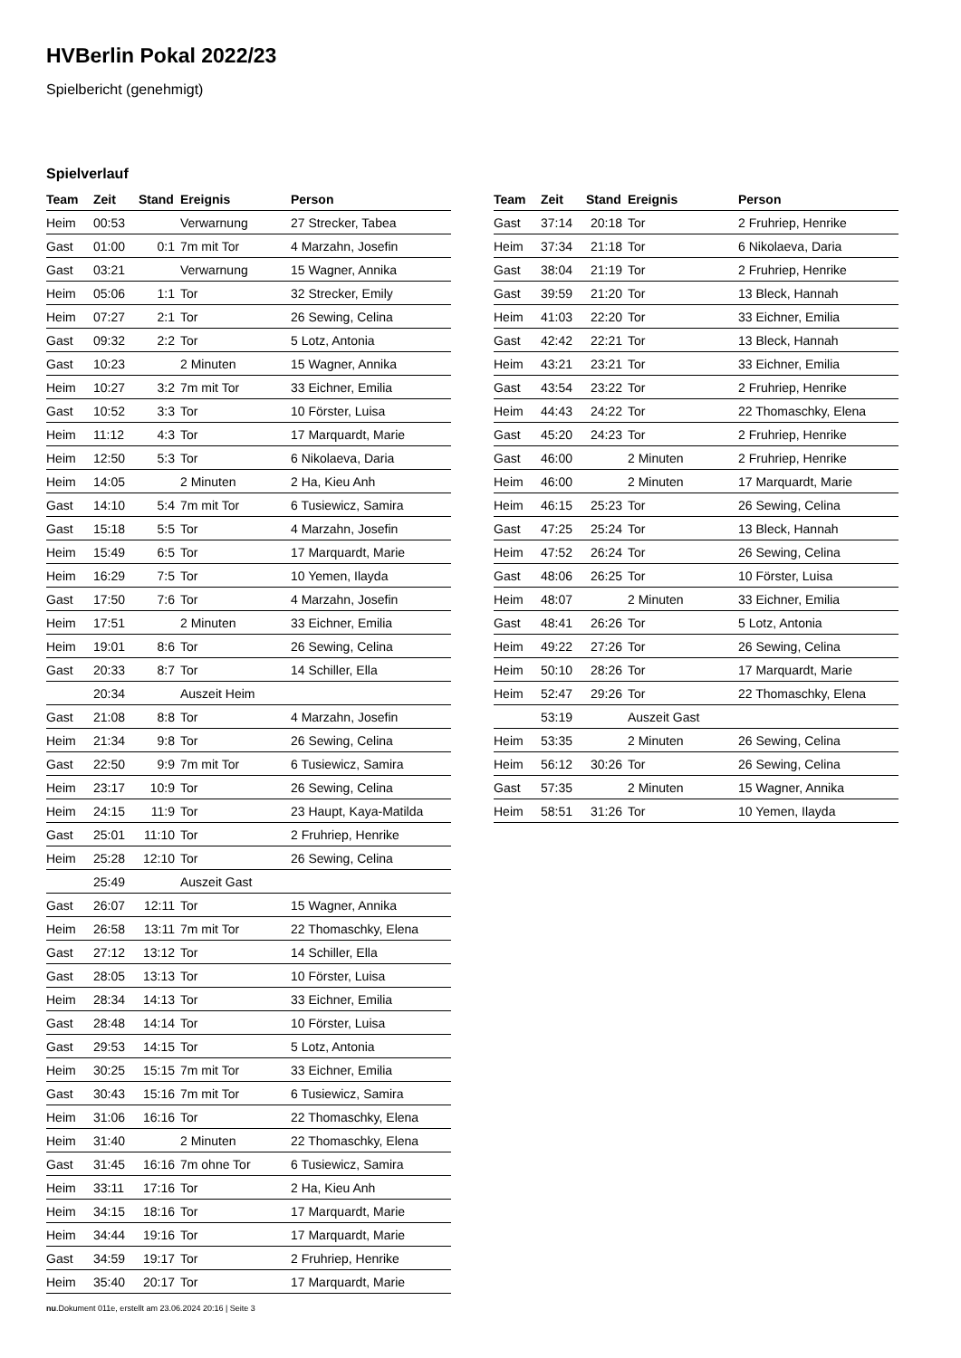HVBerlin Pokal 2022/23
Spielbericht (genehmigt)
Spielverlauf
| Team | Zeit | Stand | Ereignis | Person |
| --- | --- | --- | --- | --- |
| Heim | 00:53 | | Verwarnung | 27 Strecker, Tabea |
| Gast | 01:00 | 0:1 | 7m mit Tor | 4 Marzahn, Josefin |
| Gast | 03:21 | | Verwarnung | 15 Wagner, Annika |
| Heim | 05:06 | 1:1 | Tor | 32 Strecker, Emily |
| Heim | 07:27 | 2:1 | Tor | 26 Sewing, Celina |
| Gast | 09:32 | 2:2 | Tor | 5 Lotz, Antonia |
| Gast | 10:23 | | 2 Minuten | 15 Wagner, Annika |
| Heim | 10:27 | 3:2 | 7m mit Tor | 33 Eichner, Emilia |
| Gast | 10:52 | 3:3 | Tor | 10 Förster, Luisa |
| Heim | 11:12 | 4:3 | Tor | 17 Marquardt, Marie |
| Heim | 12:50 | 5:3 | Tor | 6 Nikolaeva, Daria |
| Heim | 14:05 | | 2 Minuten | 2 Ha, Kieu Anh |
| Gast | 14:10 | 5:4 | 7m mit Tor | 6 Tusiewicz, Samira |
| Gast | 15:18 | 5:5 | Tor | 4 Marzahn, Josefin |
| Heim | 15:49 | 6:5 | Tor | 17 Marquardt, Marie |
| Heim | 16:29 | 7:5 | Tor | 10 Yemen, Ilayda |
| Gast | 17:50 | 7:6 | Tor | 4 Marzahn, Josefin |
| Heim | 17:51 | | 2 Minuten | 33 Eichner, Emilia |
| Heim | 19:01 | 8:6 | Tor | 26 Sewing, Celina |
| Gast | 20:33 | 8:7 | Tor | 14 Schiller, Ella |
| | 20:34 | | Auszeit Heim | |
| Gast | 21:08 | 8:8 | Tor | 4 Marzahn, Josefin |
| Heim | 21:34 | 9:8 | Tor | 26 Sewing, Celina |
| Gast | 22:50 | 9:9 | 7m mit Tor | 6 Tusiewicz, Samira |
| Heim | 23:17 | 10:9 | Tor | 26 Sewing, Celina |
| Heim | 24:15 | 11:9 | Tor | 23 Haupt, Kaya-Matilda |
| Gast | 25:01 | 11:10 | Tor | 2 Fruhriep, Henrike |
| Heim | 25:28 | 12:10 | Tor | 26 Sewing, Celina |
| | 25:49 | | Auszeit Gast | |
| Gast | 26:07 | 12:11 | Tor | 15 Wagner, Annika |
| Heim | 26:58 | 13:11 | 7m mit Tor | 22 Thomaschky, Elena |
| Gast | 27:12 | 13:12 | Tor | 14 Schiller, Ella |
| Gast | 28:05 | 13:13 | Tor | 10 Förster, Luisa |
| Heim | 28:34 | 14:13 | Tor | 33 Eichner, Emilia |
| Gast | 28:48 | 14:14 | Tor | 10 Förster, Luisa |
| Gast | 29:53 | 14:15 | Tor | 5 Lotz, Antonia |
| Heim | 30:25 | 15:15 | 7m mit Tor | 33 Eichner, Emilia |
| Gast | 30:43 | 15:16 | 7m mit Tor | 6 Tusiewicz, Samira |
| Heim | 31:06 | 16:16 | Tor | 22 Thomaschky, Elena |
| Heim | 31:40 | | 2 Minuten | 22 Thomaschky, Elena |
| Gast | 31:45 | 16:16 | 7m ohne Tor | 6 Tusiewicz, Samira |
| Heim | 33:11 | 17:16 | Tor | 2 Ha, Kieu Anh |
| Heim | 34:15 | 18:16 | Tor | 17 Marquardt, Marie |
| Heim | 34:44 | 19:16 | Tor | 17 Marquardt, Marie |
| Gast | 34:59 | 19:17 | Tor | 2 Fruhriep, Henrike |
| Heim | 35:40 | 20:17 | Tor | 17 Marquardt, Marie |
| Team | Zeit | Stand | Ereignis | Person |
| --- | --- | --- | --- | --- |
| Gast | 37:14 | 20:18 | Tor | 2 Fruhriep, Henrike |
| Heim | 37:34 | 21:18 | Tor | 6 Nikolaeva, Daria |
| Gast | 38:04 | 21:19 | Tor | 2 Fruhriep, Henrike |
| Gast | 39:59 | 21:20 | Tor | 13 Bleck, Hannah |
| Heim | 41:03 | 22:20 | Tor | 33 Eichner, Emilia |
| Gast | 42:42 | 22:21 | Tor | 13 Bleck, Hannah |
| Heim | 43:21 | 23:21 | Tor | 33 Eichner, Emilia |
| Gast | 43:54 | 23:22 | Tor | 2 Fruhriep, Henrike |
| Heim | 44:43 | 24:22 | Tor | 22 Thomaschky, Elena |
| Gast | 45:20 | 24:23 | Tor | 2 Fruhriep, Henrike |
| Gast | 46:00 | | 2 Minuten | 2 Fruhriep, Henrike |
| Heim | 46:00 | | 2 Minuten | 17 Marquardt, Marie |
| Heim | 46:15 | 25:23 | Tor | 26 Sewing, Celina |
| Gast | 47:25 | 25:24 | Tor | 13 Bleck, Hannah |
| Heim | 47:52 | 26:24 | Tor | 26 Sewing, Celina |
| Gast | 48:06 | 26:25 | Tor | 10 Förster, Luisa |
| Heim | 48:07 | | 2 Minuten | 33 Eichner, Emilia |
| Gast | 48:41 | 26:26 | Tor | 5 Lotz, Antonia |
| Heim | 49:22 | 27:26 | Tor | 26 Sewing, Celina |
| Heim | 50:10 | 28:26 | Tor | 17 Marquardt, Marie |
| Heim | 52:47 | 29:26 | Tor | 22 Thomaschky, Elena |
| | 53:19 | | Auszeit Gast | |
| Heim | 53:35 | | 2 Minuten | 26 Sewing, Celina |
| Heim | 56:12 | 30:26 | Tor | 26 Sewing, Celina |
| Gast | 57:35 | | 2 Minuten | 15 Wagner, Annika |
| Heim | 58:51 | 31:26 | Tor | 10 Yemen, Ilayda |
nu.Dokument 011e, erstellt am 23.06.2024 20:16 | Seite 3